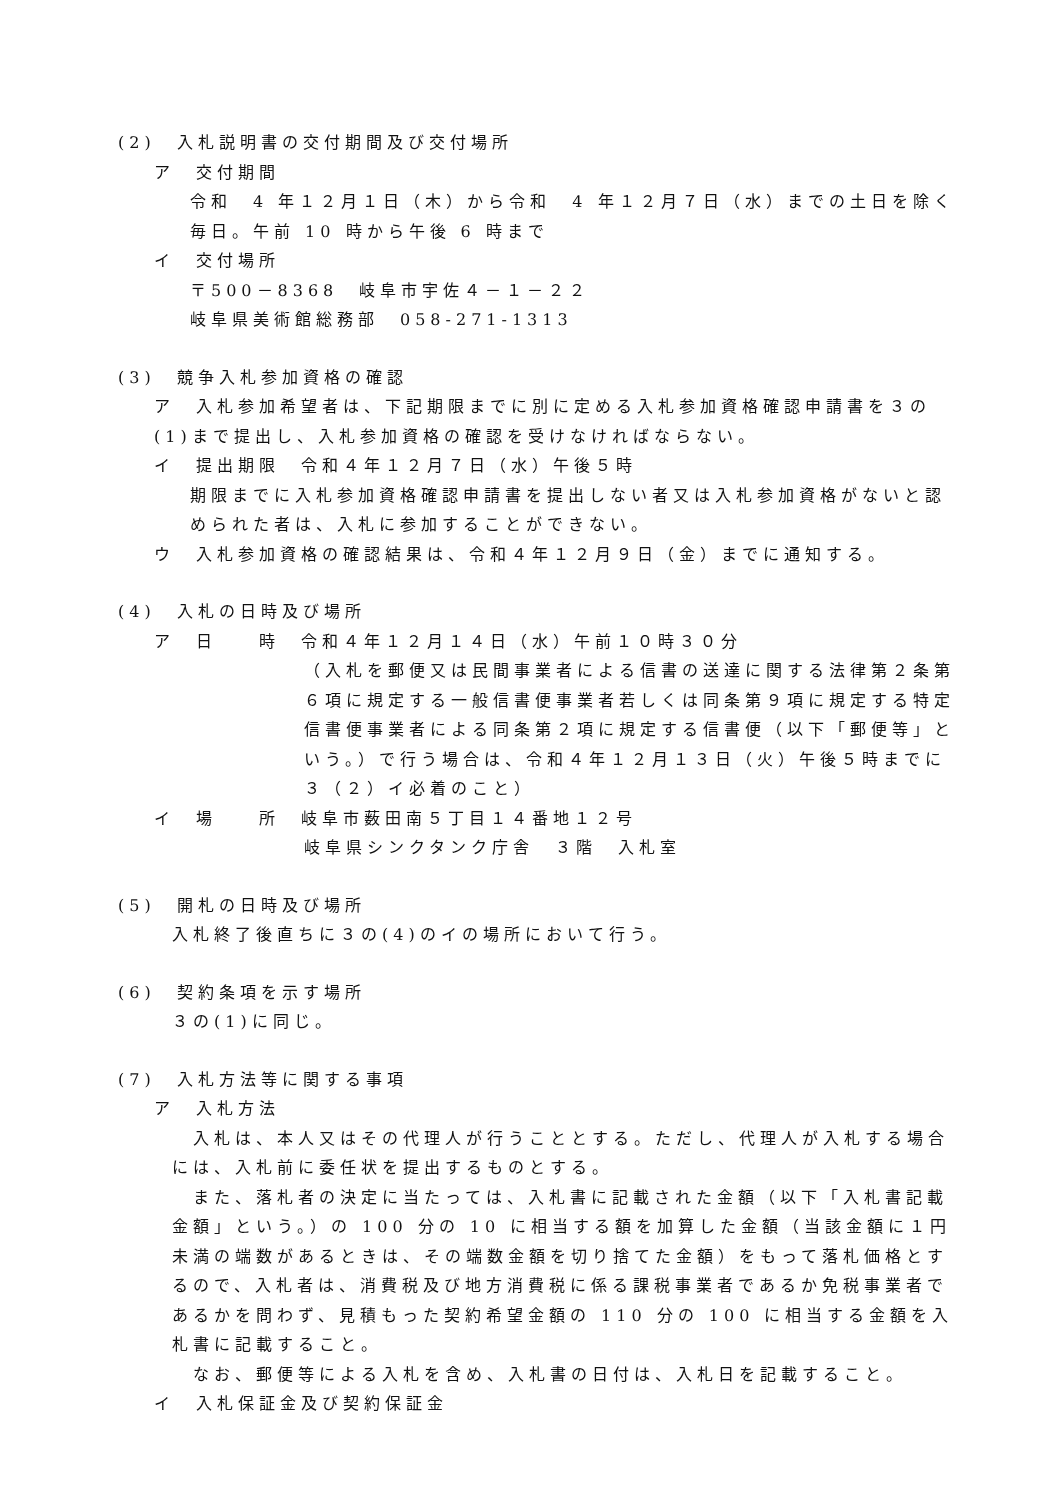(2)　入札説明書の交付期間及び交付場所
ア　交付期間
令和　4 年１２月１日（木）から令和　4 年１２月７日（水）までの土日を除く毎日。午前 10 時から午後 6 時まで
イ　交付場所
〒500－8368　岐阜市宇佐４－１－２２
岐阜県美術館総務部　058-271-1313
(3)　競争入札参加資格の確認
ア　入札参加希望者は、下記期限までに別に定める入札参加資格確認申請書を３の(1)まで提出し、入札参加資格の確認を受けなければならない。
イ　提出期限　令和４年１２月７日（水）午後５時
期限までに入札参加資格確認申請書を提出しない者又は入札参加資格がないと認められた者は、入札に参加することができない。
ウ　入札参加資格の確認結果は、令和４年１２月９日（金）までに通知する。
(4)　入札の日時及び場所
ア　日　　時　令和４年１２月１４日（水）午前１０時３０分
（入札を郵便又は民間事業者による信書の送達に関する法律第２条第６項に規定する一般信書便事業者若しくは同条第９項に規定する特定信書便事業者による同条第２項に規定する信書便（以下「郵便等」という。）で行う場合は、令和４年１２月１３日（火）午後５時までに３（２）イ必着のこと）
イ　場　　所　岐阜市薮田南５丁目１４番地１２号
岐阜県シンクタンク庁舎　３階　入札室
(5)　開札の日時及び場所
入札終了後直ちに３の(4)のイの場所において行う。
(6)　契約条項を示す場所
３の(1)に同じ。
(7)　入札方法等に関する事項
ア　入札方法
　入札は、本人又はその代理人が行うこととする。ただし、代理人が入札する場合には、入札前に委任状を提出するものとする。
　また、落札者の決定に当たっては、入札書に記載された金額（以下「入札書記載金額」という。）の 100 分の 10 に相当する額を加算した金額（当該金額に１円未満の端数があるときは、その端数金額を切り捨てた金額）をもって落札価格とするので、入札者は、消費税及び地方消費税に係る課税事業者であるか免税事業者であるかを問わず、見積もった契約希望金額の 110 分の 100 に相当する金額を入札書に記載すること。
　なお、郵便等による入札を含め、入札書の日付は、入札日を記載すること。
イ　入札保証金及び契約保証金